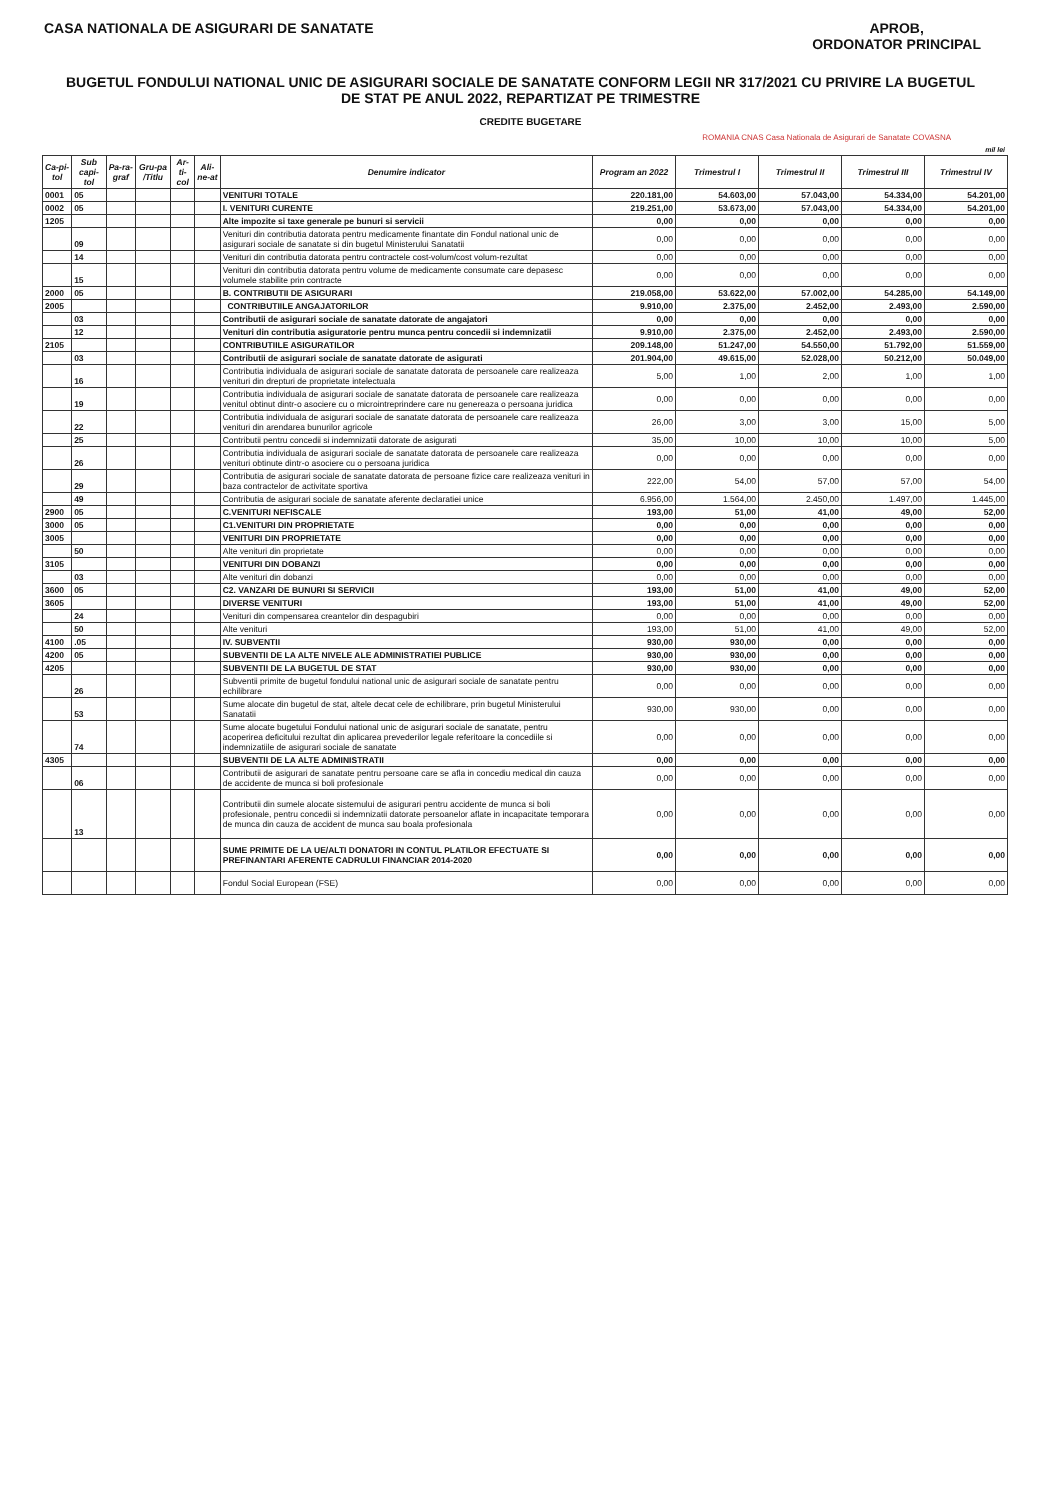CASA NATIONALA DE ASIGURARI DE SANATATE
APROB,
ORDONATOR PRINCIPAL
BUGETUL FONDULUI NATIONAL UNIC DE ASIGURARI SOCIALE DE SANATATE CONFORM LEGII NR 317/2021 CU PRIVIRE LA BUGETUL DE STAT PE ANUL 2022, REPARTIZAT PE TRIMESTRE
CREDITE BUGETARE
ROMANIA CNAS Casa Nationala de Asigurari de Sanatate COVASNA
mil lei
| Ca-pi-tol | Sub capi-tol | Pa-ra-graf | Gru-pa /Titlu | Ar-ti-col | Ali-ne-at | Denumire indicator | Program an 2022 | Trimestrul I | Trimestrul II | Trimestrul III | Trimestrul IV |
| --- | --- | --- | --- | --- | --- | --- | --- | --- | --- | --- | --- |
| 0001 | 05 | | | | | VENITURI TOTALE | 220.181,00 | 54.603,00 | 57.043,00 | 54.334,00 | 54.201,00 |
| 0002 | 05 | | | | | I. VENITURI CURENTE | 219.251,00 | 53.673,00 | 57.043,00 | 54.334,00 | 54.201,00 |
| 1205 | | | | | | Alte impozite si taxe generale pe bunuri si servicii | 0,00 | 0,00 | 0,00 | 0,00 | 0,00 |
| | 09 | | | | | Venituri din contributia datorata pentru medicamente finantate din Fondul national unic de asigurari sociale de sanatate si din bugetul Ministerului Sanatatii | 0,00 | 0,00 | 0,00 | 0,00 | 0,00 |
| | 14 | | | | | Venituri din contributia datorata pentru contractele cost-volum/cost volum-rezultat | 0,00 | 0,00 | 0,00 | 0,00 | 0,00 |
| | 15 | | | | | Venituri din contributia datorata pentru volume de medicamente consumate care depasesc volumele stabilite prin contracte | 0,00 | 0,00 | 0,00 | 0,00 | 0,00 |
| 2000 | 05 | | | | | B. CONTRIBUTII DE ASIGURARI | 219.058,00 | 53.622,00 | 57.002,00 | 54.285,00 | 54.149,00 |
| 2005 | | | | | | CONTRIBUTIILE ANGAJATORILOR | 9.910,00 | 2.375,00 | 2.452,00 | 2.493,00 | 2.590,00 |
| | 03 | | | | | Contributii de asigurari sociale de sanatate datorate de angajatori | 0,00 | 0,00 | 0,00 | 0,00 | 0,00 |
| | 12 | | | | | Venituri din contributia asiguratorie pentru munca pentru concedii si indemnizatii | 9.910,00 | 2.375,00 | 2.452,00 | 2.493,00 | 2.590,00 |
| 2105 | | | | | | CONTRIBUTIILE ASIGURATILOR | 209.148,00 | 51.247,00 | 54.550,00 | 51.792,00 | 51.559,00 |
| | 03 | | | | | Contributii de asigurari sociale de sanatate datorate de asigurati | 201.904,00 | 49.615,00 | 52.028,00 | 50.212,00 | 50.049,00 |
| | 16 | | | | | Contributia individuala de asigurari sociale de sanatate datorata de persoanele care realizeaza venituri din drepturi de proprietate intelectuala | 5,00 | 1,00 | 2,00 | 1,00 | 1,00 |
| | 19 | | | | | Contributia individuala de asigurari sociale de sanatate datorata de persoanele care realizeaza venitul obtinut dintr-o asociere cu o microintreprindere care nu genereaza o persoana juridica | 0,00 | 0,00 | 0,00 | 0,00 | 0,00 |
| | 22 | | | | | Contributia individuala de asigurari sociale de sanatate datorata de persoanele care realizeaza venituri din arendarea bunurilor agricole | 26,00 | 3,00 | 3,00 | 15,00 | 5,00 |
| | 25 | | | | | Contributii pentru concedii si indemnizatii datorate de asigurati | 35,00 | 10,00 | 10,00 | 10,00 | 5,00 |
| | 26 | | | | | Contributia individuala de asigurari sociale de sanatate datorata de persoanele care realizeaza venituri obtinute dintr-o asociere cu o persoana juridica | 0,00 | 0,00 | 0,00 | 0,00 | 0,00 |
| | 29 | | | | | Contributia de asigurari sociale de sanatate datorata de persoane fizice care realizeaza venituri in baza contractelor de activitate sportiva | 222,00 | 54,00 | 57,00 | 57,00 | 54,00 |
| | 49 | | | | | Contributia de asigurari sociale de sanatate aferente declaratiei unice | 6.956,00 | 1.564,00 | 2.450,00 | 1.497,00 | 1.445,00 |
| 2900 | 05 | | | | | C.VENITURI NEFISCALE | 193,00 | 51,00 | 41,00 | 49,00 | 52,00 |
| 3000 | 05 | | | | | C1.VENITURI DIN PROPRIETATE | 0,00 | 0,00 | 0,00 | 0,00 | 0,00 |
| 3005 | | | | | | VENITURI DIN PROPRIETATE | 0,00 | 0,00 | 0,00 | 0,00 | 0,00 |
| | 50 | | | | | Alte venituri din proprietate | 0,00 | 0,00 | 0,00 | 0,00 | 0,00 |
| 3105 | | | | | | VENITURI DIN DOBANZI | 0,00 | 0,00 | 0,00 | 0,00 | 0,00 |
| | 03 | | | | | Alte venituri din dobanzi | 0,00 | 0,00 | 0,00 | 0,00 | 0,00 |
| 3600 | 05 | | | | | C2. VANZARI DE BUNURI SI SERVICII | 193,00 | 51,00 | 41,00 | 49,00 | 52,00 |
| 3605 | | | | | | DIVERSE VENITURI | 193,00 | 51,00 | 41,00 | 49,00 | 52,00 |
| | 24 | | | | | Venituri din compensarea creantelor din despagubiri | 0,00 | 0,00 | 0,00 | 0,00 | 0,00 |
| | 50 | | | | | Alte venituri | 193,00 | 51,00 | 41,00 | 49,00 | 52,00 |
| 4100 | .05 | | | | | IV. SUBVENTII | 930,00 | 930,00 | 0,00 | 0,00 | 0,00 |
| 4200 | 05 | | | | | SUBVENTII DE LA ALTE NIVELE ALE ADMINISTRATIEI PUBLICE | 930,00 | 930,00 | 0,00 | 0,00 | 0,00 |
| 4205 | | | | | | SUBVENTII DE LA BUGETUL DE STAT | 930,00 | 930,00 | 0,00 | 0,00 | 0,00 |
| | 26 | | | | | Subventii primite de bugetul fondului national unic de asigurari sociale de sanatate pentru echilibrare | 0,00 | 0,00 | 0,00 | 0,00 | 0,00 |
| | 53 | | | | | Sume alocate din bugetul de stat, altele decat cele de echilibrare, prin bugetul Ministerului Sanatatii | 930,00 | 930,00 | 0,00 | 0,00 | 0,00 |
| | 74 | | | | | Sume alocate bugetului Fondului national unic de asigurari sociale de sanatate, pentru acoperirea deficitului rezultat din aplicarea prevederilor legale referitoare la concediile si indemnizatiile de asigurari sociale de sanatate | 0,00 | 0,00 | 0,00 | 0,00 | 0,00 |
| 4305 | | | | | | SUBVENTII DE LA ALTE ADMINISTRATII | 0,00 | 0,00 | 0,00 | 0,00 | 0,00 |
| | 06 | | | | | Contributii de asigurari de sanatate pentru persoane care se afla in concediu medical din cauza de accidente de munca si boli profesionale | 0,00 | 0,00 | 0,00 | 0,00 | 0,00 |
| | 13 | | | | | Contributii din sumele alocate sistemului de asigurari pentru accidente de munca si boli profesionale, pentru concedii si indemnizatii datorate persoanelor aflate in incapacitate temporara de munca din cauza de accident de munca sau boala profesionala | 0,00 | 0,00 | 0,00 | 0,00 | 0,00 |
| | | | | | | SUME PRIMITE DE LA UE/ALTI DONATORI IN CONTUL PLATILOR EFECTUATE SI PREFINANTARI AFERENTE CADRULUI FINANCIAR 2014-2020 | 0,00 | 0,00 | 0,00 | 0,00 | 0,00 |
| | | | | | | Fondul Social European (FSE) | 0,00 | 0,00 | 0,00 | 0,00 | 0,00 |